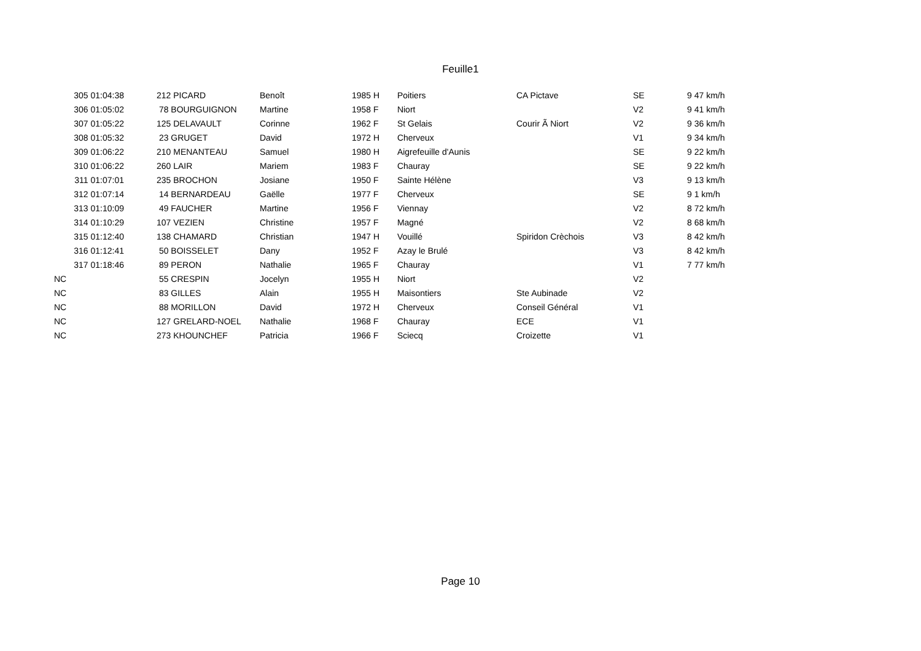Feuille1
| 305 01:04:38 | | 212 PICARD | Benoît | 1985 H | Poitiers | CA Pictave | SE | 9 47 km/h |
| 306 01:05:02 | | 78 BOURGUIGNON | Martine | 1958 F | Niort | | V2 | 9 41 km/h |
| 307 01:05:22 | | 125 DELAVAULT | Corinne | 1962 F | St Gelais | Courir Ã Niort | V2 | 9 36 km/h |
| 308 01:05:32 | | 23 GRUGET | David | 1972 H | Cherveux | | V1 | 9 34 km/h |
| 309 01:06:22 | | 210 MENANTEAU | Samuel | 1980 H | Aigrefeuille d'Aunis | | SE | 9 22 km/h |
| 310 01:06:22 | | 260 LAIR | Mariem | 1983 F | Chauray | | SE | 9 22 km/h |
| 311 01:07:01 | | 235 BROCHON | Josiane | 1950 F | Sainte Hélène | | V3 | 9 13 km/h |
| 312 01:07:14 | | 14 BERNARDEAU | Gaëlle | 1977 F | Cherveux | | SE | 9 1 km/h |
| 313 01:10:09 | | 49 FAUCHER | Martine | 1956 F | Viennay | | V2 | 8 72 km/h |
| 314 01:10:29 | | 107 VEZIEN | Christine | 1957 F | Magné | | V2 | 8 68 km/h |
| 315 01:12:40 | | 138 CHAMARD | Christian | 1947 H | Vouillé | Spiridon Crèchois | V3 | 8 42 km/h |
| 316 01:12:41 | | 50 BOISSELET | Dany | 1952 F | Azay le Brulé | | V3 | 8 42 km/h |
| 317 01:18:46 | | 89 PERON | Nathalie | 1965 F | Chauray | | V1 | 7 77 km/h |
| NC | | 55 CRESPIN | Jocelyn | 1955 H | Niort | | V2 | |
| NC | | 83 GILLES | Alain | 1955 H | Maisontiers | Ste Aubinade | V2 | |
| NC | | 88 MORILLON | David | 1972 H | Cherveux | Conseil Général | V1 | |
| NC | | 127 GRELARD-NOEL | Nathalie | 1968 F | Chauray | ECE | V1 | |
| NC | | 273 KHOUNCHEF | Patricia | 1966 F | Sciecq | Croizette | V1 | |
Page 10